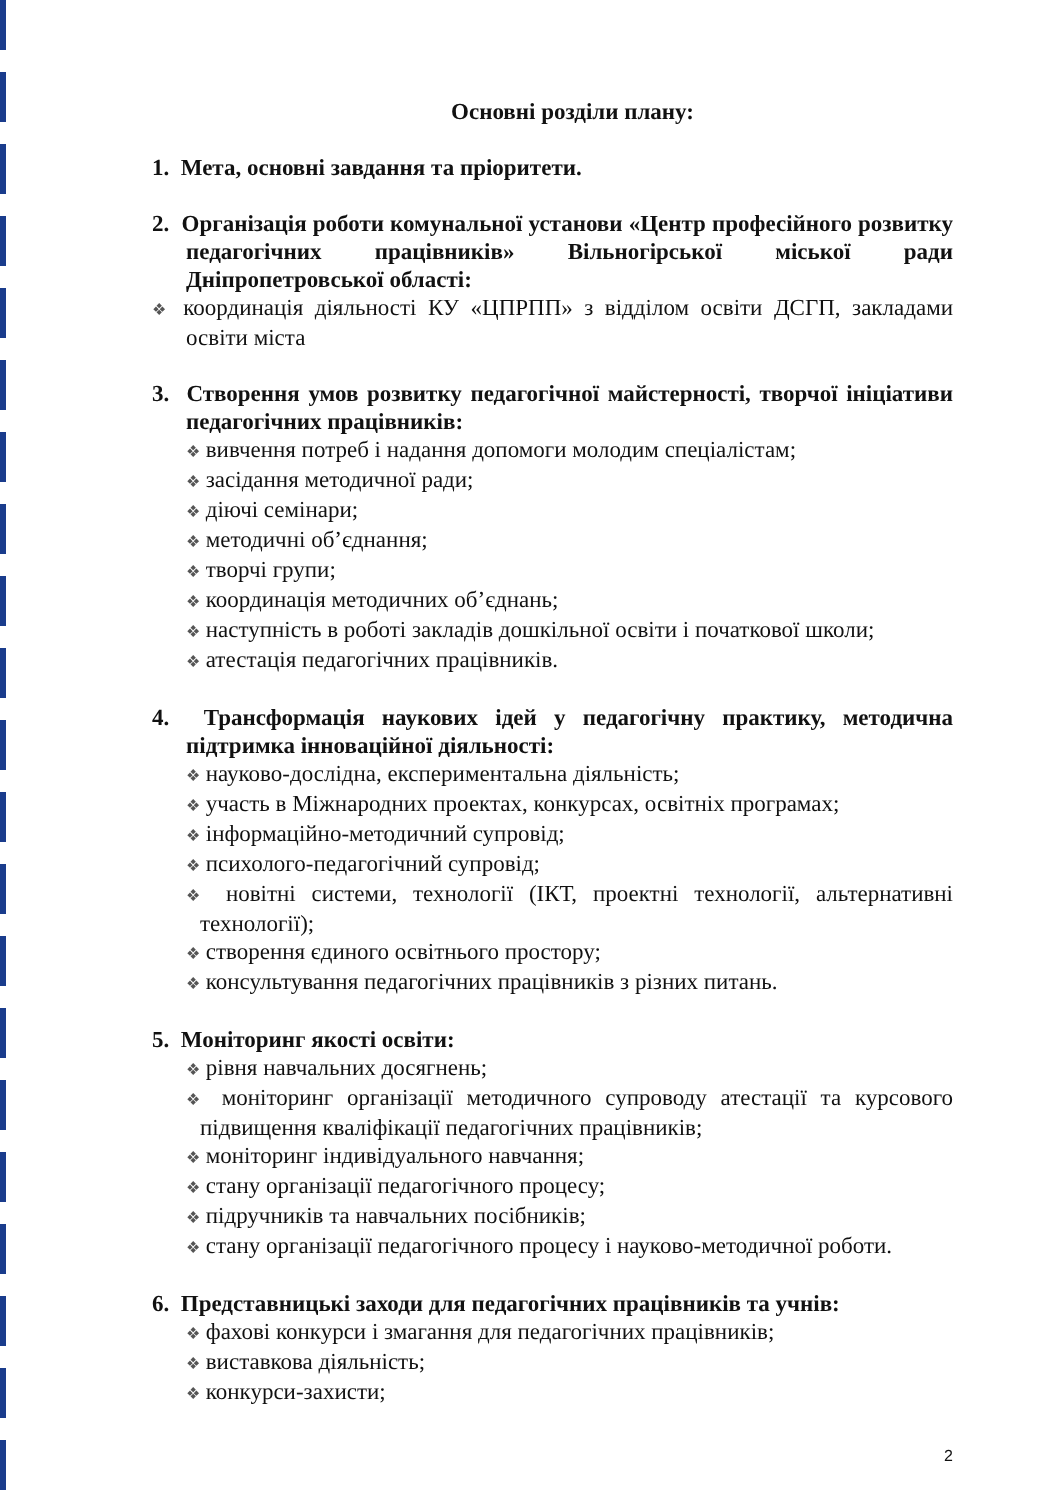Основні розділи плану:
1. Мета, основні завдання та пріоритети.
2. Організація роботи комунальної установи «Центр професійного розвитку педагогічних працівників» Вільногірської міської ради Дніпропетровської області:
❖ координація діяльності КУ «ЦПРПП» з відділом освіти ДСГП, закладами освіти міста
3. Створення умов розвитку педагогічної майстерності, творчої ініціативи педагогічних працівників:
❖ вивчення потреб і надання допомоги молодим спеціалістам;
❖ засідання методичної ради;
❖ діючі семінари;
❖ методичні об’єднання;
❖ творчі групи;
❖ координація методичних об’єднань;
❖ наступність в роботі закладів дошкільної освіти і початкової школи;
❖ атестація педагогічних працівників.
4. Трансформація наукових ідей у педагогічну практику, методична підтримка інноваційної діяльності:
❖ науково-дослідна, експериментальна діяльність;
❖ участь в Міжнародних проектах, конкурсах, освітніх програмах;
❖ інформаційно-методичний супровід;
❖ психолого-педагогічний супровід;
❖ новітні системи, технології (ІКТ, проектні технології, альтернативні технології);
❖ створення єдиного освітнього простору;
❖ консультування педагогічних працівників з різних питань.
5. Моніторинг якості освіти:
❖ рівня навчальних досягнень;
❖ моніторинг організації методичного супроводу атестації та курсового підвищення кваліфікації педагогічних працівників;
❖ моніторинг індивідуального навчання;
❖ стану організації педагогічного процесу;
❖ підручників та навчальних посібників;
❖ стану організації педагогічного процесу і науково-методичної роботи.
6. Представницькі заходи для педагогічних працівників та учнів:
❖ фахові конкурси і змагання для педагогічних працівників;
❖ виставкова діяльність;
❖ конкурси-захисти;
2